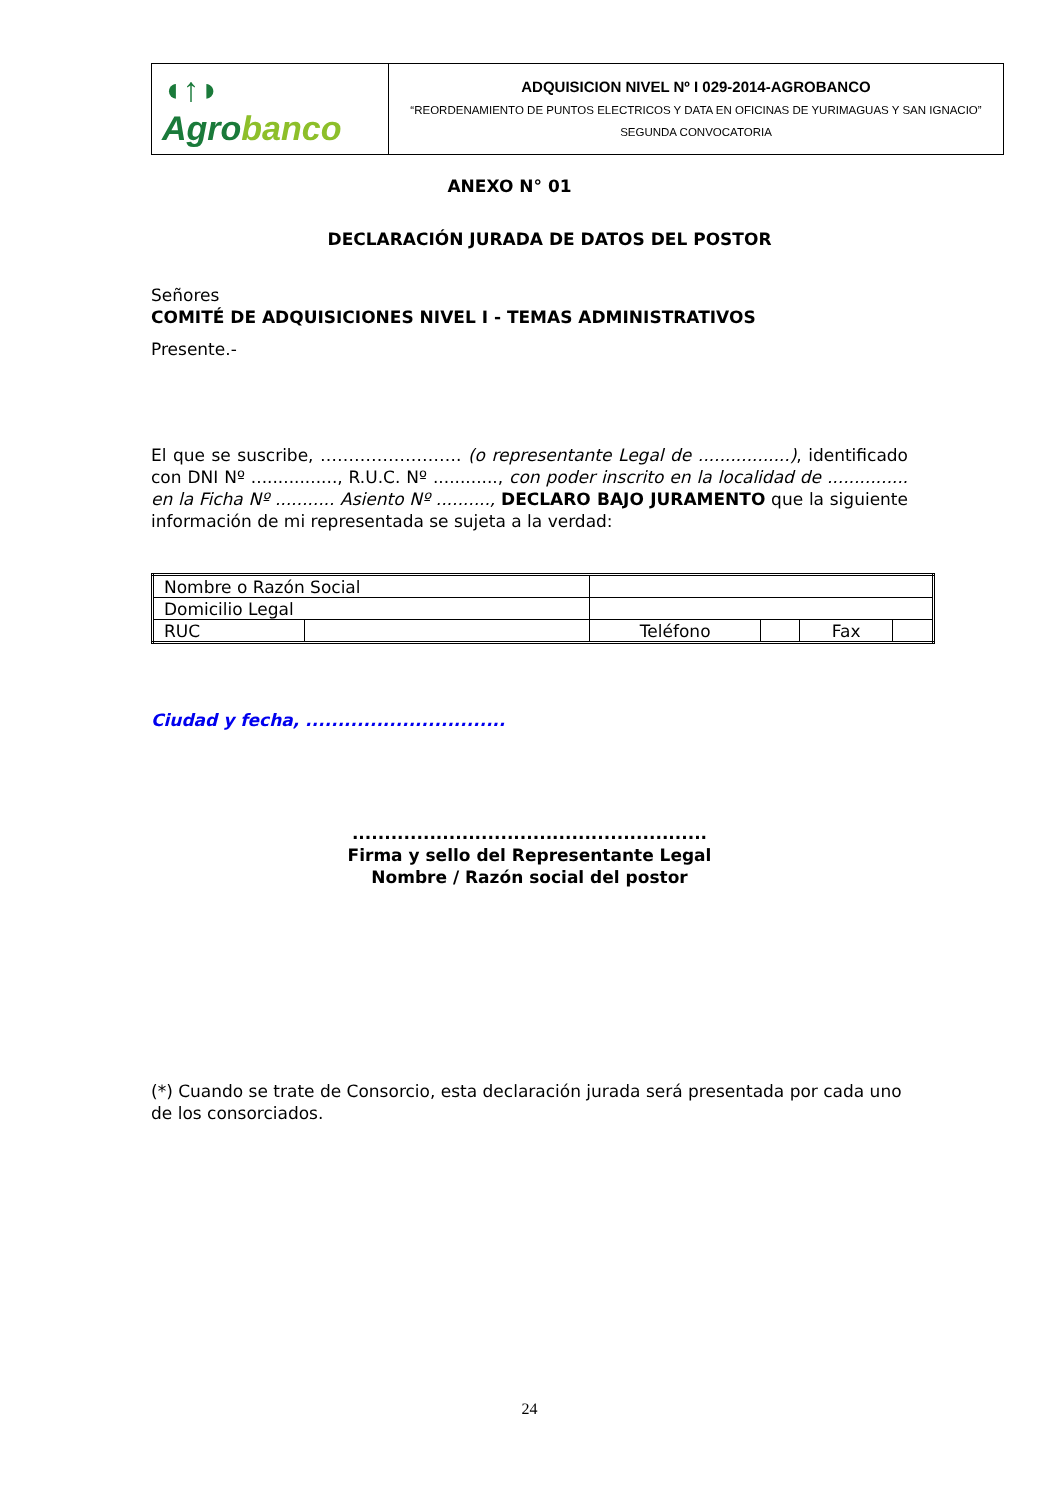| ◖↑◗ Agro banco | ADQUISICION NIVEL Nº I 029-2014-AGROBANCO “REORDENAMIENTO DE PUNTOS ELECTRICOS Y DATA EN OFICINAS DE YURIMAGUAS Y SAN IGNACIO” SEGUNDA CONVOCATORIA |
ANEXO N° 01
DECLARACIÓN JURADA DE DATOS DEL POSTOR
Señores
COMITÉ DE ADQUISICIONES NIVEL I - TEMAS ADMINISTRATIVOS
Presente.-
El que se suscribe, ……………………. (o representante Legal de .................), identificado con DNI Nº ................, R.U.C. Nº ............, con poder inscrito en la localidad de ............... en la Ficha Nº ........... Asiento Nº .........., DECLARO BAJO JURAMENTO que la siguiente información de mi representada se sujeta a la verdad:
| Nombre o Razón Social | | | | | |
| Domicilio Legal | | | | | |
| RUC | | Teléfono | | Fax | |
Ciudad y fecha, ...............................
.......................................................
Firma y sello del Representante Legal
Nombre / Razón social del postor
(*) Cuando se trate de Consorcio, esta declaración jurada será presentada por cada uno de los consorciados.
24